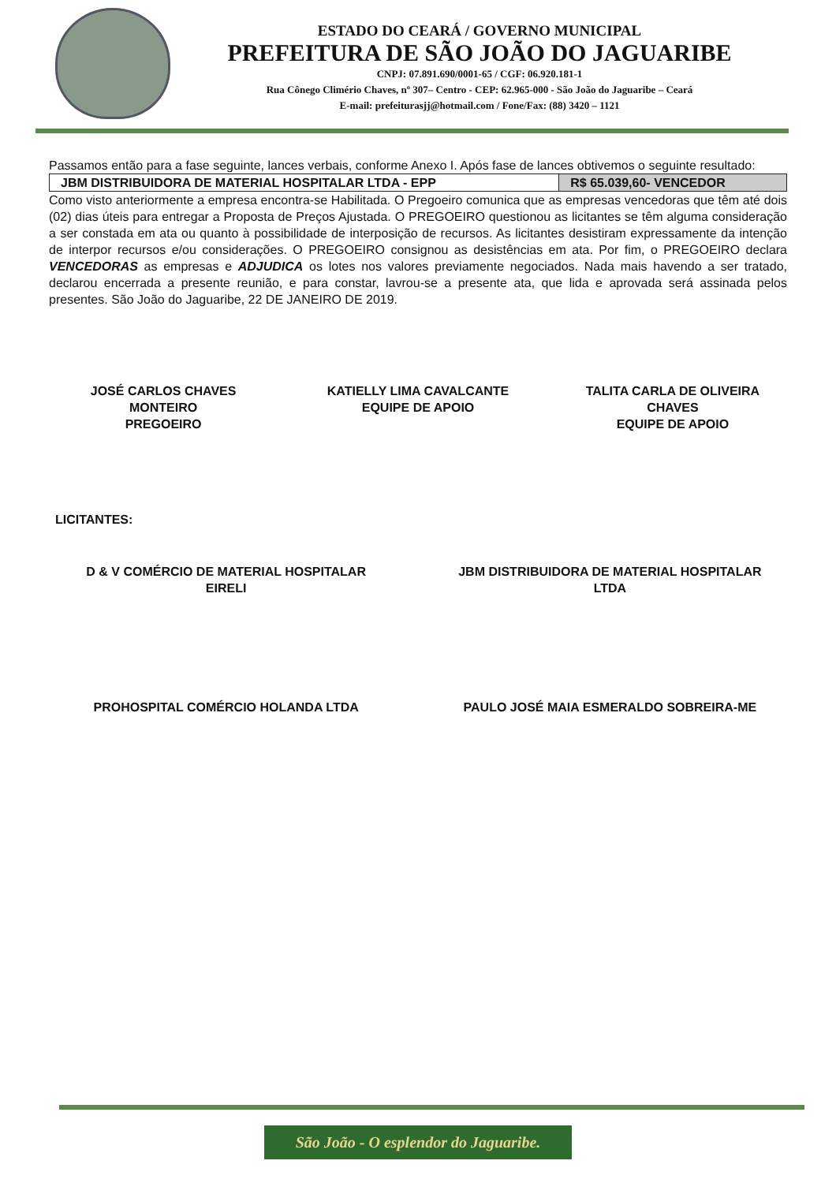ESTADO DO CEARÁ / GOVERNO MUNICIPAL
PREFEITURA DE SÃO JOÃO DO JAGUARIBE
CNPJ: 07.891.690/0001-65 / CGF: 06.920.181-1
Rua Cônego Climério Chaves, nº 307– Centro - CEP: 62.965-000 - São João do Jaguaribe – Ceará
E-mail: prefeiturasjj@hotmail.com / Fone/Fax: (88) 3420 – 1121
Passamos então para a fase seguinte, lances verbais, conforme Anexo I. Após fase de lances obtivemos o seguinte resultado:
| JBM DISTRIBUIDORA DE MATERIAL HOSPITALAR LTDA - EPP | R$ 65.039,60- VENCEDOR |
Como visto anteriormente a empresa encontra-se Habilitada. O Pregoeiro comunica que as empresas vencedoras que têm até dois (02) dias úteis para entregar a Proposta de Preços Ajustada. O PREGOEIRO questionou as licitantes se têm alguma consideração a ser constada em ata ou quanto à possibilidade de interposição de recursos. As licitantes desistiram expressamente da intenção de interpor recursos e/ou considerações. O PREGOEIRO consignou as desistências em ata. Por fim, o PREGOEIRO declara VENCEDORAS as empresas e ADJUDICA os lotes nos valores previamente negociados. Nada mais havendo a ser tratado, declarou encerrada a presente reunião, e para constar, lavrou-se a presente ata, que lida e aprovada será assinada pelos presentes. São João do Jaguaribe, 22 DE JANEIRO DE 2019.
JOSÉ CARLOS CHAVES
MONTEIRO
PREGOEIRO
KATIELLY LIMA CAVALCANTE
EQUIPE DE APOIO
TALITA CARLA DE OLIVEIRA
CHAVES
EQUIPE DE APOIO
LICITANTES:
D & V COMÉRCIO DE MATERIAL HOSPITALAR
EIRELI
JBM DISTRIBUIDORA DE MATERIAL HOSPITALAR
LTDA
PROHOSPITAL COMÉRCIO HOLANDA LTDA
PAULO JOSÉ MAIA ESMERALDO SOBREIRA-ME
São João - O esplendor do Jaguaribe.